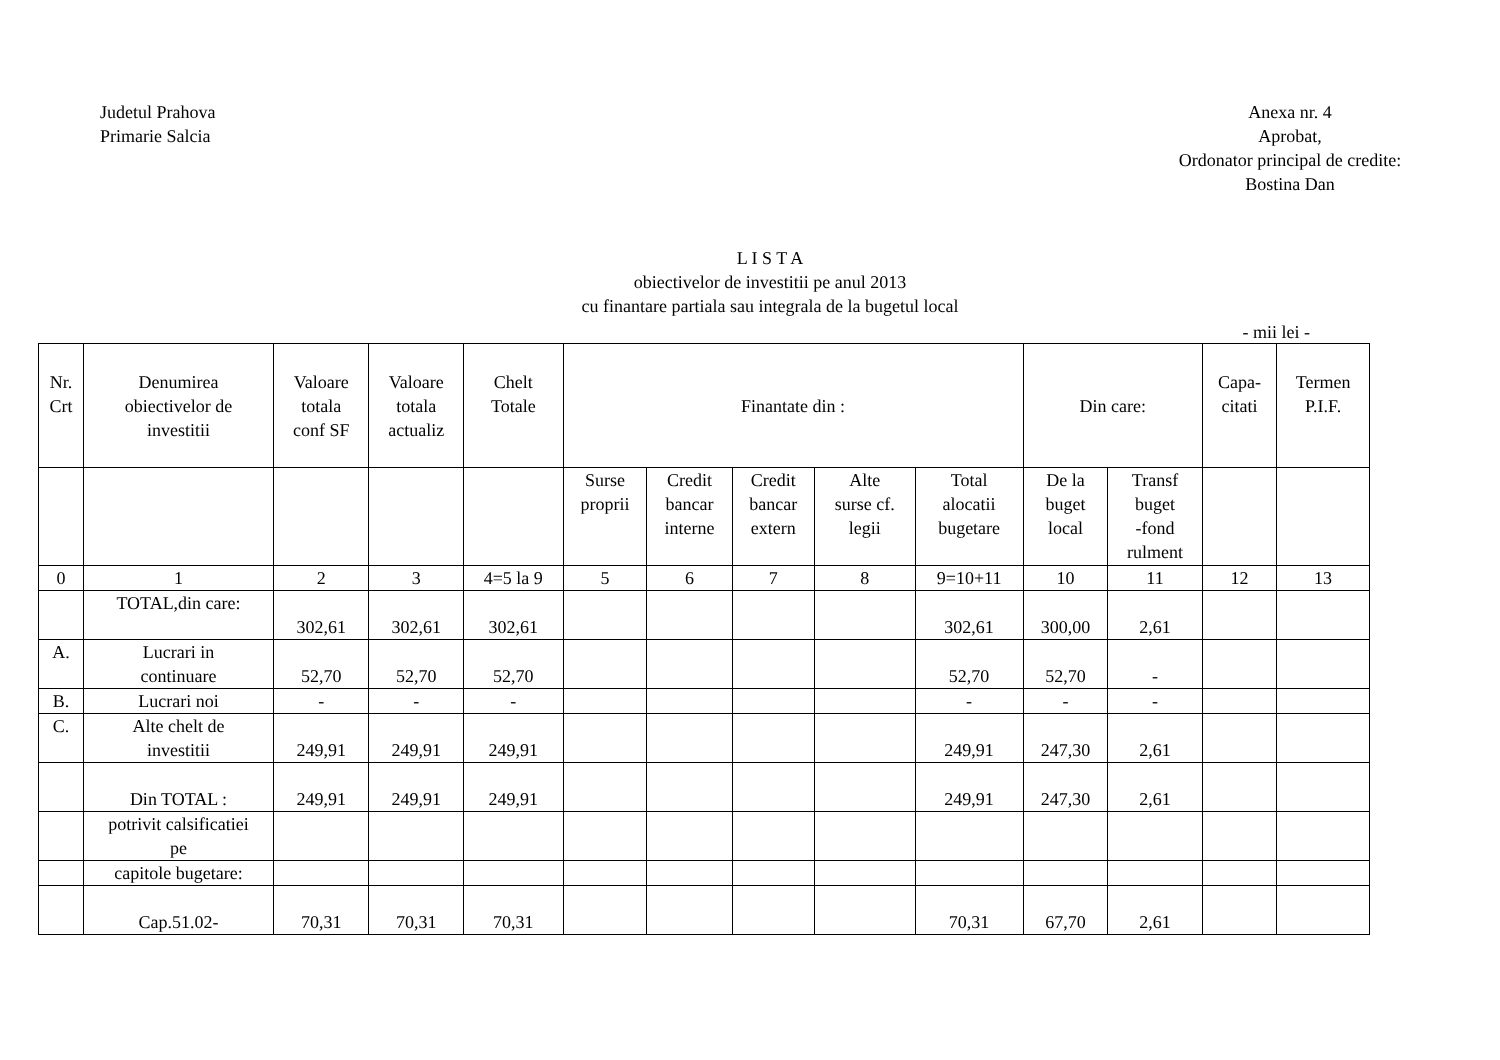Judetul Prahova
Primarie Salcia
Anexa nr. 4
Aprobat,
Ordonator principal de credite:
Bostina Dan
L I S T A
obiectivelor de investitii pe anul 2013
cu finantare partiala sau integrala de la bugetul local
- mii lei -
| Nr. Crt | Denumirea obiectivelor de investitii | Valoare totala conf SF | Valoare totala actualiz | Chelt Totale | Finantate din : | | | | | Din care: | | Capa- citati | Termen P.I.F. |
| --- | --- | --- | --- | --- | --- | --- | --- | --- | --- | --- | --- | --- | --- |
| | | | | | Surse proprii | Credit bancar interne | Credit bancar extern | Alte surse cf. legii | Total alocatii bugetare | De la buget local | Transf buget -fond rulment | | |
| 0 | 1 | 2 | 3 | 4=5 la 9 | 5 | 6 | 7 | 8 | 9=10+11 | 10 | 11 | 12 | 13 |
| | TOTAL,din care: | 302,61 | 302,61 | 302,61 | | | | | 302,61 | 300,00 | 2,61 | | |
| A. | Lucrari in continuare | 52,70 | 52,70 | 52,70 | | | | | 52,70 | 52,70 | - | | |
| B. | Lucrari noi | - | - | - | | | | | - | - | - | | |
| C. | Alte chelt de investitii | 249,91 | 249,91 | 249,91 | | | | | 249,91 | 247,30 | 2,61 | | |
| | Din TOTAL : | 249,91 | 249,91 | 249,91 | | | | | 249,91 | 247,30 | 2,61 | | |
| | potrivit calsificatiei pe | | | | | | | | | | | | |
| | capitole bugetare: | | | | | | | | | | | | |
| | Cap.51.02- | 70,31 | 70,31 | 70,31 | | | | | 70,31 | 67,70 | 2,61 | | |